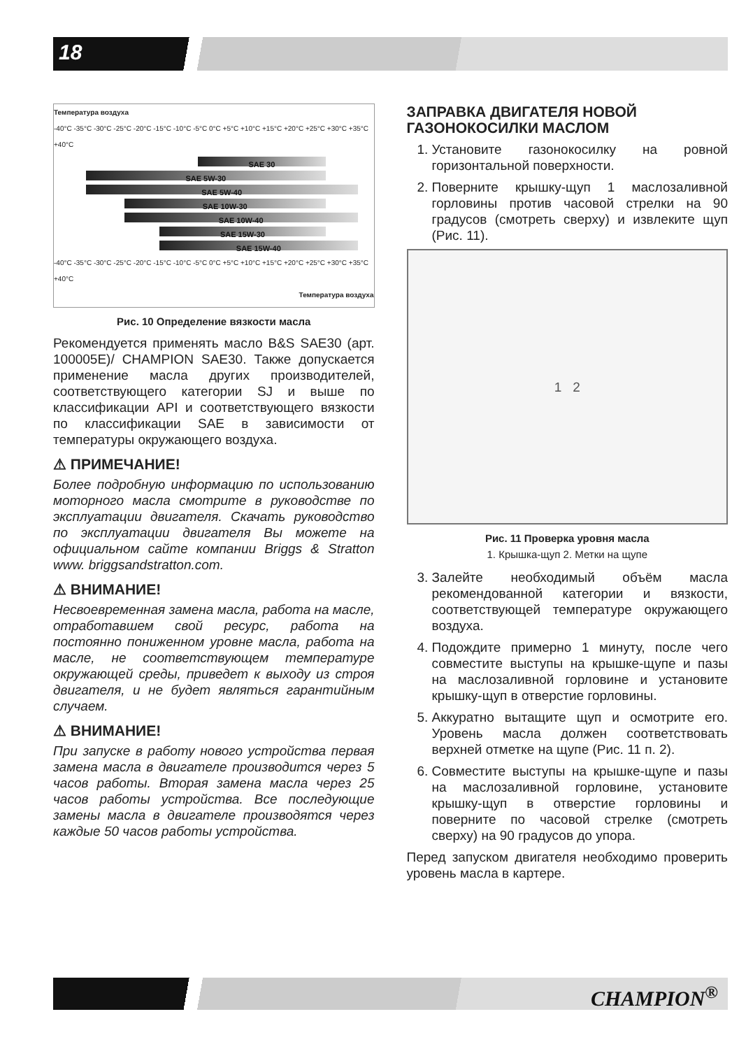18
Температура воздуха
-40°C -35°C -30°C -25°C -20°C -15°C -10°C -5°C 0°C +5°C +10°C +15°C +20°C +25°C +30°C +35°C +40°C
SAE 30
SAE 5W-30
SAE 5W-40
SAE 10W-30
SAE 10W-40
SAE 15W-30
SAE 15W-40
-40°C -35°C -30°C -25°C -20°C -15°C -10°C -5°C 0°C +5°C +10°C +15°C +20°C +25°C +30°C +35°C +40°C
Температура воздуха
Рис. 10 Определение вязкости масла
Рекомендуется применять масло B&S SAE30 (арт. 100005E)/ CHAMPION SAE30. Также допускается применение масла других производителей, соответствующего категории SJ и выше по классификации API и соответствующего вязкости по классификации SAE в зависимости от температуры окружающего воздуха.
⚠ ПРИМЕЧАНИЕ!
Более подробную информацию по использованию моторного масла смотрите в руководстве по эксплуатации двигателя. Скачать руководство по эксплуатации двигателя Вы можете на официальном сайте компании Briggs & Stratton www. briggsandstratton.com.
⚠ ВНИМАНИЕ!
Несвоевременная замена масла, работа на масле, отработавшем свой ресурс, работа на постоянно пониженном уровне масла, работа на масле, не соответствующем температуре окружающей среды, приведет к выходу из строя двигателя, и не будет являться гарантийным случаем.
⚠ ВНИМАНИЕ!
При запуске в работу нового устройства первая замена масла в двигателе производится через 5 часов работы. Вторая замена масла через 25 часов работы устройства. Все последующие замены масла в двигателе производятся через каждые 50 часов работы устройства.
ЗАПРАВКА ДВИГАТЕЛЯ НОВОЙ ГАЗОНОКОСИЛКИ МАСЛОМ
1. Установите газонокосилку на ровной горизонтальной поверхности.
2. Поверните крышку-щуп 1 маслозаливной горловины против часовой стрелки на 90 градусов (смотреть сверху) и извлеките щуп (Рис. 11).
1 2
Рис. 11 Проверка уровня масла
1. Крышка-щуп 2. Метки на щупе
3. Залейте необходимый объём масла рекомендованной категории и вязкости, соответствующей температуре окружающего воздуха.
4. Подождите примерно 1 минуту, после чего совместите выступы на крышке-щупе и пазы на маслозаливной горловине и установите крышку-щуп в отверстие горловины.
5. Аккуратно вытащите щуп и осмотрите его. Уровень масла должен соответствовать верхней отметке на щупе (Рис. 11 п. 2).
6. Совместите выступы на крышке-щупе и пазы на маслозаливной горловине, установите крышку-щуп в отверстие горловины и поверните по часовой стрелке (смотреть сверху) на 90 градусов до упора.
Перед запуском двигателя необходимо проверить уровень масла в картере.
CHAMPION<sup>®</sup>